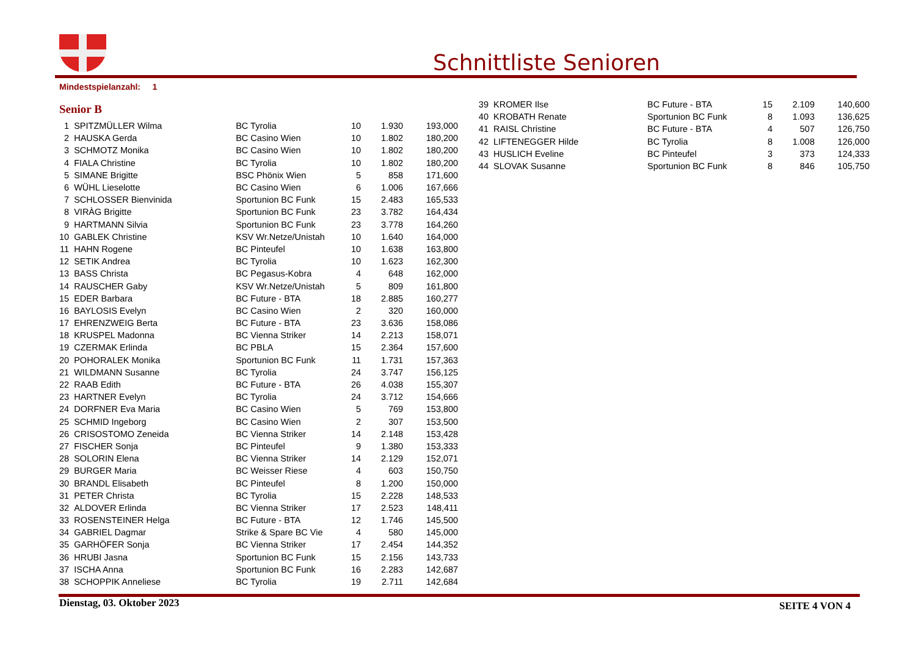Schnittliste Senioren
Mindestspielanzahl: 1
Senior B
| 1 | SPITZMÜLLER Wilma | BC Tyrolia | 10 | 1.930 | 193,000 |
| 2 | HAUSKA Gerda | BC Casino Wien | 10 | 1.802 | 180,200 |
| 3 | SCHMOTZ Monika | BC Casino Wien | 10 | 1.802 | 180,200 |
| 4 | FIALA Christine | BC Tyrolia | 10 | 1.802 | 180,200 |
| 5 | SIMANE Brigitte | BSC Phönix Wien | 5 | 858 | 171,600 |
| 6 | WÜHL Lieselotte | BC Casino Wien | 6 | 1.006 | 167,666 |
| 7 | SCHLOSSER Bienvinida | Sportunion BC Funk | 15 | 2.483 | 165,533 |
| 8 | VIRÀG Brigitte | Sportunion BC Funk | 23 | 3.782 | 164,434 |
| 9 | HARTMANN Silvia | Sportunion BC Funk | 23 | 3.778 | 164,260 |
| 10 | GABLEK Christine | KSV Wr.Netze/Unistah | 10 | 1.640 | 164,000 |
| 11 | HAHN Rogene | BC Pinteufel | 10 | 1.638 | 163,800 |
| 12 | SETIK Andrea | BC Tyrolia | 10 | 1.623 | 162,300 |
| 13 | BASS Christa | BC Pegasus-Kobra | 4 | 648 | 162,000 |
| 14 | RAUSCHER Gaby | KSV Wr.Netze/Unistah | 5 | 809 | 161,800 |
| 15 | EDER Barbara | BC Future - BTA | 18 | 2.885 | 160,277 |
| 16 | BAYLOSIS Evelyn | BC Casino Wien | 2 | 320 | 160,000 |
| 17 | EHRENZWEIG Berta | BC Future - BTA | 23 | 3.636 | 158,086 |
| 18 | KRUSPEL Madonna | BC Vienna Striker | 14 | 2.213 | 158,071 |
| 19 | CZERMAK Erlinda | BC PBLA | 15 | 2.364 | 157,600 |
| 20 | POHORALEK Monika | Sportunion BC Funk | 11 | 1.731 | 157,363 |
| 21 | WILDMANN Susanne | BC Tyrolia | 24 | 3.747 | 156,125 |
| 22 | RAAB Edith | BC Future - BTA | 26 | 4.038 | 155,307 |
| 23 | HARTNER Evelyn | BC Tyrolia | 24 | 3.712 | 154,666 |
| 24 | DORFNER Eva Maria | BC Casino Wien | 5 | 769 | 153,800 |
| 25 | SCHMID Ingeborg | BC Casino Wien | 2 | 307 | 153,500 |
| 26 | CRISOSTOMO Zeneida | BC Vienna Striker | 14 | 2.148 | 153,428 |
| 27 | FISCHER Sonja | BC Pinteufel | 9 | 1.380 | 153,333 |
| 28 | SOLORIN Elena | BC Vienna Striker | 14 | 2.129 | 152,071 |
| 29 | BURGER Maria | BC Weisser Riese | 4 | 603 | 150,750 |
| 30 | BRANDL Elisabeth | BC Pinteufel | 8 | 1.200 | 150,000 |
| 31 | PETER Christa | BC Tyrolia | 15 | 2.228 | 148,533 |
| 32 | ALDOVER Erlinda | BC Vienna Striker | 17 | 2.523 | 148,411 |
| 33 | ROSENSTEINER Helga | BC Future - BTA | 12 | 1.746 | 145,500 |
| 34 | GABRIEL Dagmar | Strike & Spare BC Vie | 4 | 580 | 145,000 |
| 35 | GARHÖFER Sonja | BC Vienna Striker | 17 | 2.454 | 144,352 |
| 36 | HRUBI Jasna | Sportunion BC Funk | 15 | 2.156 | 143,733 |
| 37 | ISCHA Anna | Sportunion BC Funk | 16 | 2.283 | 142,687 |
| 38 | SCHOPPIK Anneliese | BC Tyrolia | 19 | 2.711 | 142,684 |
| 39 | KROMER Ilse | BC Future - BTA | 15 | 2.109 | 140,600 |
| 40 | KROBATH Renate | Sportunion BC Funk | 8 | 1.093 | 136,625 |
| 41 | RAISL Christine | BC Future - BTA | 4 | 507 | 126,750 |
| 42 | LIFTENEGGER Hilde | BC Tyrolia | 8 | 1.008 | 126,000 |
| 43 | HUSLICH Eveline | BC Pinteufel | 3 | 373 | 124,333 |
| 44 | SLOVAK Susanne | Sportunion BC Funk | 8 | 846 | 105,750 |
Dienstag, 03. Oktober 2023 SEITE 4 VON 4